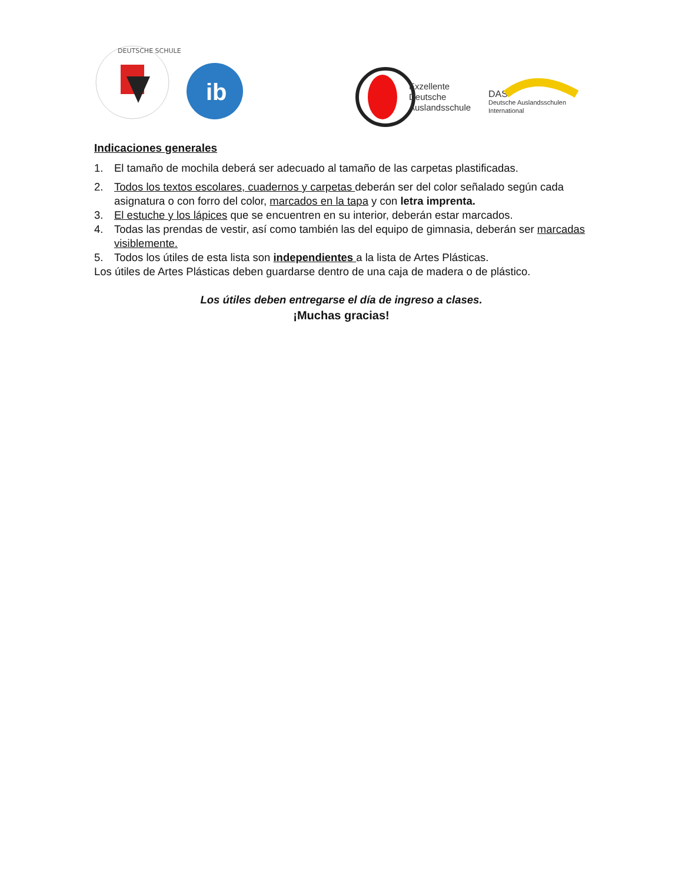DEUTSCHE SCHULE
ib
Exzellente
Deutsche
Auslandsschule
DAS
Deutsche Auslandsschulen
International
Indicaciones generales
1. El tamaño de mochila deberá ser adecuado al tamaño de las carpetas plastificadas.
2. Todos los textos escolares, cuadernos y carpetas deberán ser del color señalado según cada asignatura o con forro del color, marcados en la tapa y con letra imprenta.
3. El estuche y los lápices que se encuentren en su interior, deberán estar marcados.
4. Todas las prendas de vestir, así como también las del equipo de gimnasia, deberán ser marcadas visiblemente.
5. Todos los útiles de esta lista son independientes a la lista de Artes Plásticas.
Los útiles de Artes Plásticas deben guardarse dentro de una caja de madera o de plástico.
Los útiles deben entregarse el día de ingreso a clases.
¡Muchas gracias!